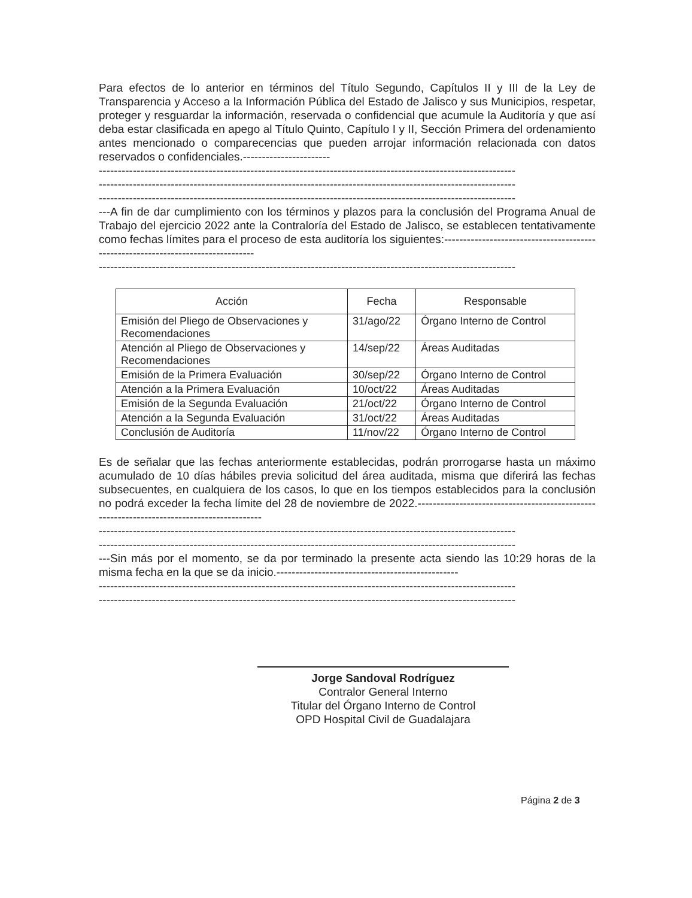Para efectos de lo anterior en términos del Título Segundo, Capítulos II y III de la Ley de Transparencia y Acceso a la Información Pública del Estado de Jalisco y sus Municipios, respetar, proteger y resguardar la información, reservada o confidencial que acumule la Auditoría y que así deba estar clasificada en apego al Título Quinto, Capítulo I y II, Sección Primera del ordenamiento antes mencionado o comparecencias que pueden arrojar información relacionada con datos reservados o confidenciales.-----------------------
--------------------------------------------------------------------------------------------------------------
--------------------------------------------------------------------------------------------------------------
--------------------------------------------------------------------------------------------------------------
---A fin de dar cumplimiento con los términos y plazos para la conclusión del Programa Anual de Trabajo del ejercicio 2022 ante la Contraloría del Estado de Jalisco, se establecen tentativamente como fechas límites para el proceso de esta auditoría los siguientes:---------------------------------------------------------------------------------
--------------------------------------------------------------------------------------------------------------
| Acción | Fecha | Responsable |
| --- | --- | --- |
| Emisión del Pliego de Observaciones y Recomendaciones | 31/ago/22 | Órgano Interno de Control |
| Atención al Pliego de Observaciones y Recomendaciones | 14/sep/22 | Áreas Auditadas |
| Emisión de la Primera Evaluación | 30/sep/22 | Órgano Interno de Control |
| Atención a la Primera Evaluación | 10/oct/22 | Áreas Auditadas |
| Emisión de la Segunda Evaluación | 21/oct/22 | Órgano Interno de Control |
| Atención a la Segunda Evaluación | 31/oct/22 | Áreas Auditadas |
| Conclusión de Auditoría | 11/nov/22 | Órgano Interno de Control |
Es de señalar que las fechas anteriormente establecidas, podrán prorrogarse hasta un máximo acumulado de 10 días hábiles previa solicitud del área auditada, misma que diferirá las fechas subsecuentes, en cualquiera de los casos, lo que en los tiempos establecidos para la conclusión no podrá exceder la fecha límite del 28 de noviembre de 2022.------------------------------------------------------------------------------------------
--------------------------------------------------------------------------------------------------------------
--------------------------------------------------------------------------------------------------------------
---Sin más por el momento, se da por terminado la presente acta siendo las 10:29 horas de la misma fecha en la que se da inicio.------------------------------------------------
--------------------------------------------------------------------------------------------------------------
--------------------------------------------------------------------------------------------------------------
Jorge Sandoval Rodríguez
Contralor General Interno
Titular del Órgano Interno de Control
OPD Hospital Civil de Guadalajara
Página 2 de 3